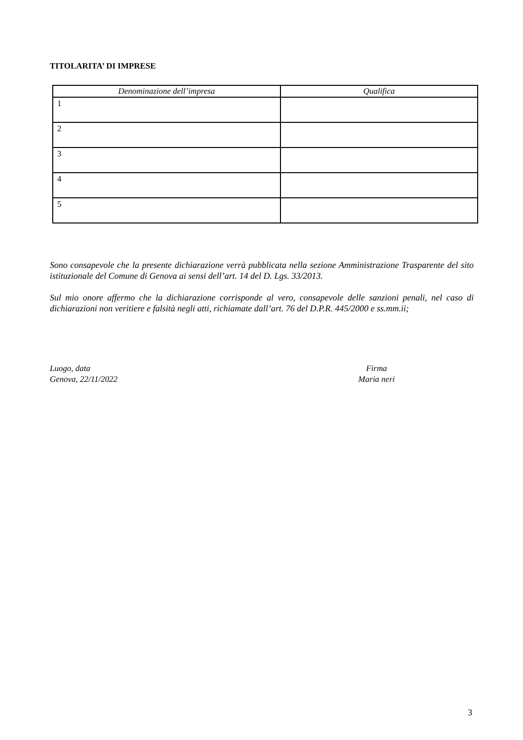TITOLARITA’ DI IMPRESE
| Denominazione dell’impresa | Qualifica |
| --- | --- |
| 1 | |
| 2 | |
| 3 | |
| 4 | |
| 5 | |
Sono consapevole che la presente dichiarazione verrà pubblicata nella sezione Amministrazione Trasparente del sito istituzionale del Comune di Genova ai sensi dell’art. 14 del D. Lgs. 33/2013.
Sul mio onore affermo che la dichiarazione corrisponde al vero, consapevole delle sanzioni penali, nel caso di dichiarazioni non veritiere e falsità negli atti, richiamate dall’art. 76 del D.P.R. 445/2000 e ss.mm.ii;
Luogo, data
Genova, 22/11/2022
Firma
Maria neri
3